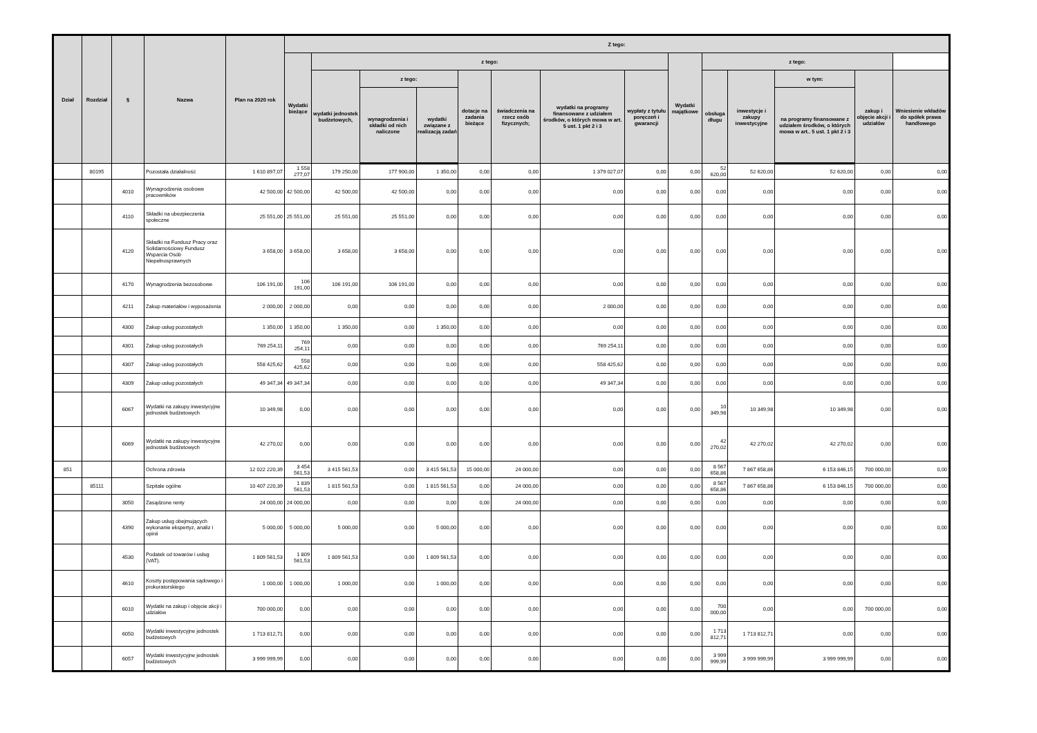| Dział | Rozdział | § | Nazwa | Plan na 2020 rok | Z tego: | | | | | | | | | | | | | |
| --- | --- | --- | --- | --- | --- | --- | --- | --- | --- | --- | --- | --- | --- | --- | --- | --- | --- | --- |
| | | | | | Wydatki bieżące | z tego: | | | | | | | Wydatki majątkowe | z tego: | | | | |
| | | | | | | wydatki jednostek budżetowych, | z tego: | | dotacje na zadania bieżące | świadczenia na rzecz osób fizycznych; | wydatki na programy finansowane z udziałem środków, o których mowa w art. 5 ust. 1 pkt 2 i 3 | wypłaty z tytułu poręczeń i gwarancji | | obsługa długu | inwestycje i zakupy inwestycyjne | w tym: | zakup i objęcie akcji i udziałów | Wniesienie wkładów do spółek prawa handlowego |
| | | | | | | | wynagrodzenia i składki od nich naliczone | wydatki związane z realizacją zadań | | | | | | | | na programy finansowane z udziałem środków, o których mowa w art.. 5 ust. 1 pkt 2 i 3 | | |
| | 80195 | | Pozostała działalność | 1 610 897,07 | 1 558 277,07 | 179 250,00 | 177 900,00 | 1 350,00 | 0,00 | 0,00 | 1 379 027,07 | 0,00 | 0,00 | 52 620,00 | 52 620,00 | 52 620,00 | 0,00 | 0,00 |
| | | 4010 | Wynagrodzenia osobowe pracowników | 42 500,00 | 42 500,00 | 42 500,00 | 42 500,00 | 0,00 | 0,00 | 0,00 | 0,00 | 0,00 | 0,00 | 0,00 | 0,00 | 0,00 | 0,00 | 0,00 |
| | | 4110 | Składki na ubezpieczenia społeczne | 25 551,00 | 25 551,00 | 25 551,00 | 25 551,00 | 0,00 | 0,00 | 0,00 | 0,00 | 0,00 | 0,00 | 0,00 | 0,00 | 0,00 | 0,00 | 0,00 |
| | | 4120 | Składki na Fundusz Pracy oraz Solidarnościowy Fundusz Wsparcia Osób Niepełnosprawnych | 3 658,00 | 3 658,00 | 3 658,00 | 3 658,00 | 0,00 | 0,00 | 0,00 | 0,00 | 0,00 | 0,00 | 0,00 | 0,00 | 0,00 | 0,00 | 0,00 |
| | | 4170 | Wynagrodzenia bezosobowe | 106 191,00 | 106 191,00 | 106 191,00 | 106 191,00 | 0,00 | 0,00 | 0,00 | 0,00 | 0,00 | 0,00 | 0,00 | 0,00 | 0,00 | 0,00 | 0,00 |
| | | 4211 | Zakup materiałów i wyposażenia | 2 000,00 | 2 000,00 | 0,00 | 0,00 | 0,00 | 0,00 | 0,00 | 2 000,00 | 0,00 | 0,00 | 0,00 | 0,00 | 0,00 | 0,00 | 0,00 |
| | | 4300 | Zakup usług pozostałych | 1 350,00 | 1 350,00 | 1 350,00 | 0,00 | 1 350,00 | 0,00 | 0,00 | 0,00 | 0,00 | 0,00 | 0,00 | 0,00 | 0,00 | 0,00 | 0,00 |
| | | 4301 | Zakup usług pozostałych | 769 254,11 | 769 254,11 | 0,00 | 0,00 | 0,00 | 0,00 | 0,00 | 769 254,11 | 0,00 | 0,00 | 0,00 | 0,00 | 0,00 | 0,00 | 0,00 |
| | | 4307 | Zakup usług pozostałych | 558 425,62 | 558 425,62 | 0,00 | 0,00 | 0,00 | 0,00 | 0,00 | 558 425,62 | 0,00 | 0,00 | 0,00 | 0,00 | 0,00 | 0,00 | 0,00 |
| | | 4309 | Zakup usług pozostałych | 49 347,34 | 49 347,34 | 0,00 | 0,00 | 0,00 | 0,00 | 0,00 | 49 347,34 | 0,00 | 0,00 | 0,00 | 0,00 | 0,00 | 0,00 | 0,00 |
| | | 6067 | Wydatki na zakupy inwestycyjne jednostek budżetowych | 10 349,98 | 0,00 | 0,00 | 0,00 | 0,00 | 0,00 | 0,00 | 0,00 | 0,00 | 0,00 | 10 349,98 | 10 349,98 | 10 349,98 | 0,00 | 0,00 |
| | | 6069 | Wydatki na zakupy inwestycyjne jednostek budżetowych | 42 270,02 | 0,00 | 0,00 | 0,00 | 0,00 | 0,00 | 0,00 | 0,00 | 0,00 | 0,00 | 42 270,02 | 42 270,02 | 42 270,02 | 0,00 | 0,00 |
| 851 | | | Ochrona zdrowia | 12 022 220,39 | 3 454 561,53 | 3 415 561,53 | 0,00 | 3 415 561,53 | 15 000,00 | 24 000,00 | 0,00 | 0,00 | 0,00 | 8 567 658,86 | 7 867 658,86 | 6 153 846,15 | 700 000,00 | 0,00 |
| | 85111 | | Szpitale ogólne | 10 407 220,39 | 1 839 561,53 | 1 815 561,53 | 0,00 | 1 815 561,53 | 0,00 | 24 000,00 | 0,00 | 0,00 | 0,00 | 8 567 658,86 | 7 867 658,86 | 6 153 846,15 | 700 000,00 | 0,00 |
| | | 3050 | Zasądzone renty | 24 000,00 | 24 000,00 | 0,00 | 0,00 | 0,00 | 0,00 | 24 000,00 | 0,00 | 0,00 | 0,00 | 0,00 | 0,00 | 0,00 | 0,00 | 0,00 |
| | | 4390 | Zakup usług obejmujących wykonanie ekspertyz, analiz i opinii | 5 000,00 | 5 000,00 | 5 000,00 | 0,00 | 5 000,00 | 0,00 | 0,00 | 0,00 | 0,00 | 0,00 | 0,00 | 0,00 | 0,00 | 0,00 | 0,00 |
| | | 4530 | Podatek od towarów i usług (VAT). | 1 809 561,53 | 1 809 561,53 | 1 809 561,53 | 0,00 | 1 809 561,53 | 0,00 | 0,00 | 0,00 | 0,00 | 0,00 | 0,00 | 0,00 | 0,00 | 0,00 | 0,00 |
| | | 4610 | Koszty postępowania sądowego i prokuratorskiego | 1 000,00 | 1 000,00 | 1 000,00 | 0,00 | 1 000,00 | 0,00 | 0,00 | 0,00 | 0,00 | 0,00 | 0,00 | 0,00 | 0,00 | 0,00 | 0,00 |
| | | 6010 | Wydatki na zakup i objęcie akcji i udziałów | 700 000,00 | 0,00 | 0,00 | 0,00 | 0,00 | 0,00 | 0,00 | 0,00 | 0,00 | 0,00 | 700 000,00 | 0,00 | 0,00 | 700 000,00 | 0,00 |
| | | 6050 | Wydatki inwestycyjne jednostek budżetowych | 1 713 812,71 | 0,00 | 0,00 | 0,00 | 0,00 | 0,00 | 0,00 | 0,00 | 0,00 | 0,00 | 1 713 812,71 | 1 713 812,71 | 0,00 | 0,00 | 0,00 |
| | | 6057 | Wydatki inwestycyjne jednostek budżetowych | 3 999 999,99 | 0,00 | 0,00 | 0,00 | 0,00 | 0,00 | 0,00 | 0,00 | 0,00 | 0,00 | 3 999 999,99 | 3 999 999,99 | 3 999 999,99 | 0,00 | 0,00 |